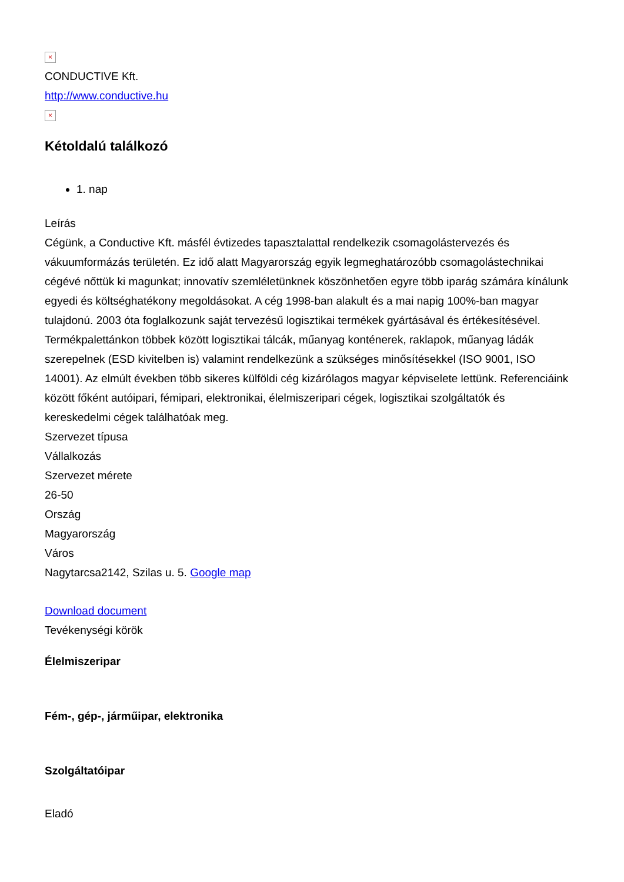×
CONDUCTIVE Kft.
http://www.conductive.hu
×
Kétoldalú találkozó
1. nap
Leírás
Cégünk, a Conductive Kft. másfél évtizedes tapasztalattal rendelkezik csomagolástervezés és vákuumformázás területén. Ez idő alatt Magyarország egyik legmeghatározóbb csomagolástechnikai cégévé nőttük ki magunkat; innovatív szemléletünknek köszönhetően egyre több iparág számára kínálunk egyedi és költséghatékony megoldásokat. A cég 1998-ban alakult és a mai napig 100%-ban magyar tulajdonú. 2003 óta foglalkozunk saját tervezésű logisztikai termékek gyártásával és értékesítésével. Termékpalettánkon többek között logisztikai tálcák, műanyag konténerek, raklapok, műanyag ládák szerepelnek (ESD kivitelben is) valamint rendelkezünk a szükséges minősítésekkel (ISO 9001, ISO 14001). Az elmúlt években több sikeres külföldi cég kizárólagos magyar képviselete lettünk. Referenciáink között főként autóipari, fémipari, elektronikai, élelmiszeripari cégek, logisztikai szolgáltatók és kereskedelmi cégek találhatóak meg.
Szervezet típusa
Vállalkozás
Szervezet mérete
26-50
Ország
Magyarország
Város
Nagytarcsa2142, Szilas u. 5. Google map
Download document
Tevékenységi körök
Élelmiszeripar
Fém-, gép-, járműipar, elektronika
Szolgáltatóipar
Eladó